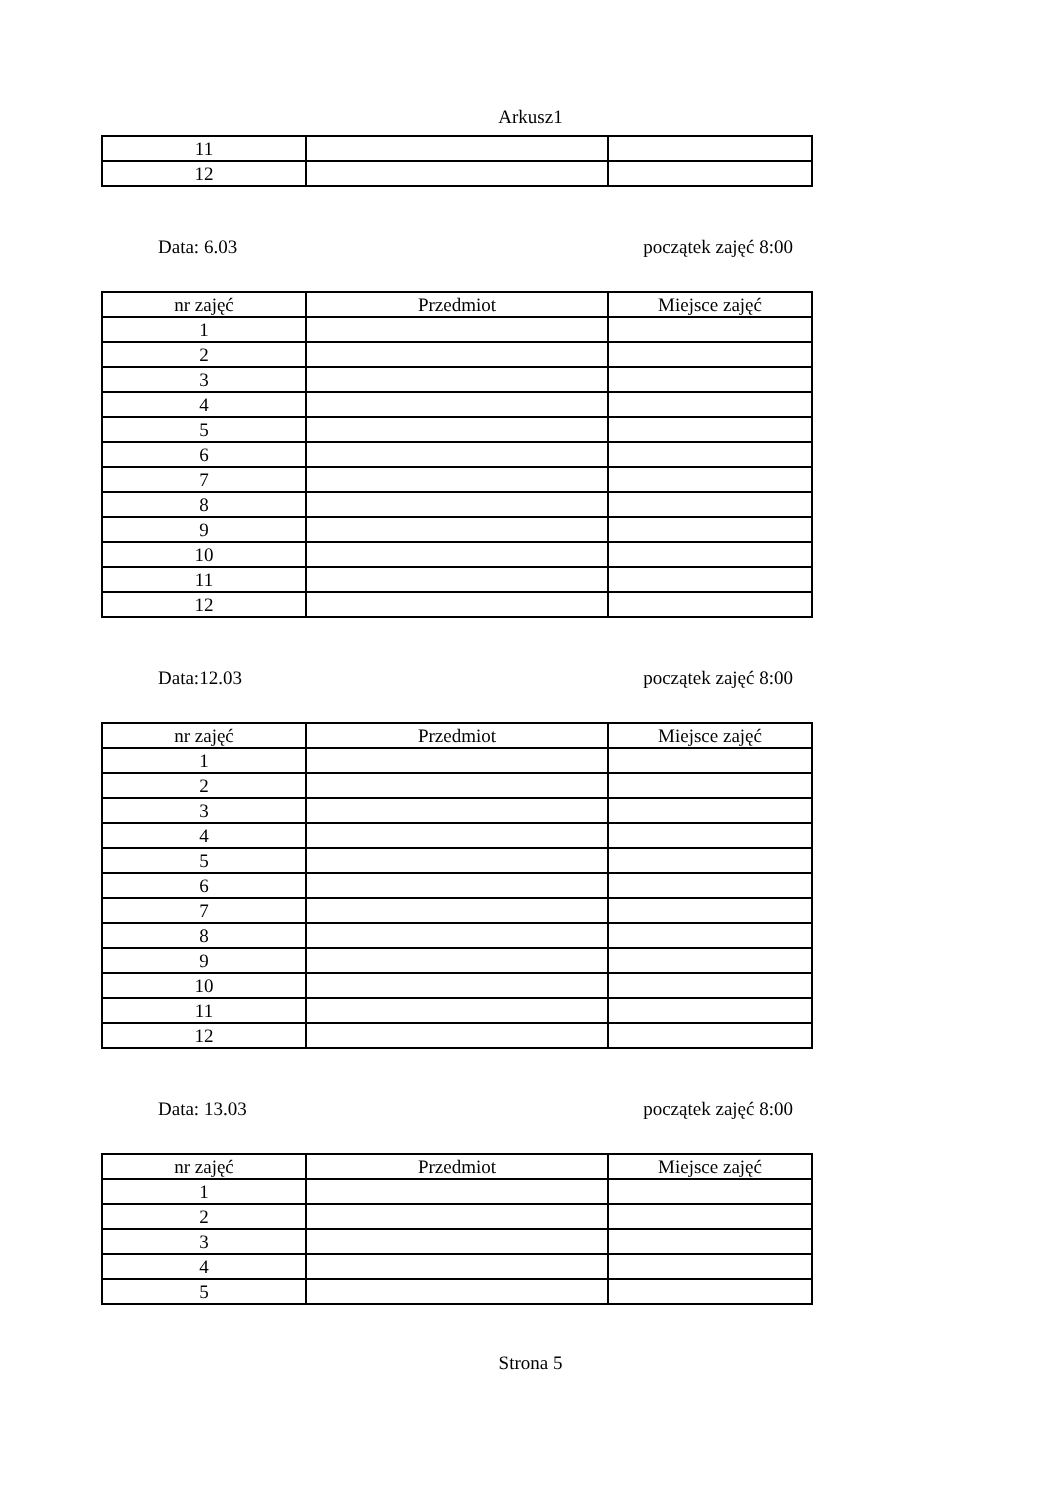Arkusz1
| 11 | | |
| 12 | | |
Data: 6.03 początek zajęć 8:00
| nr zajęć | Przedmiot | Miejsce zajęć |
| 1 | | |
| 2 | | |
| 3 | | |
| 4 | | |
| 5 | | |
| 6 | | |
| 7 | | |
| 8 | | |
| 9 | | |
| 10 | | |
| 11 | | |
| 12 | | |
Data:12.03 początek zajęć 8:00
| nr zajęć | Przedmiot | Miejsce zajęć |
| 1 | | |
| 2 | | |
| 3 | | |
| 4 | | |
| 5 | | |
| 6 | | |
| 7 | | |
| 8 | | |
| 9 | | |
| 10 | | |
| 11 | | |
| 12 | | |
Data: 13.03 początek zajęć 8:00
| nr zajęć | Przedmiot | Miejsce zajęć |
| 1 | | |
| 2 | | |
| 3 | | |
| 4 | | |
| 5 | | |
Strona 5